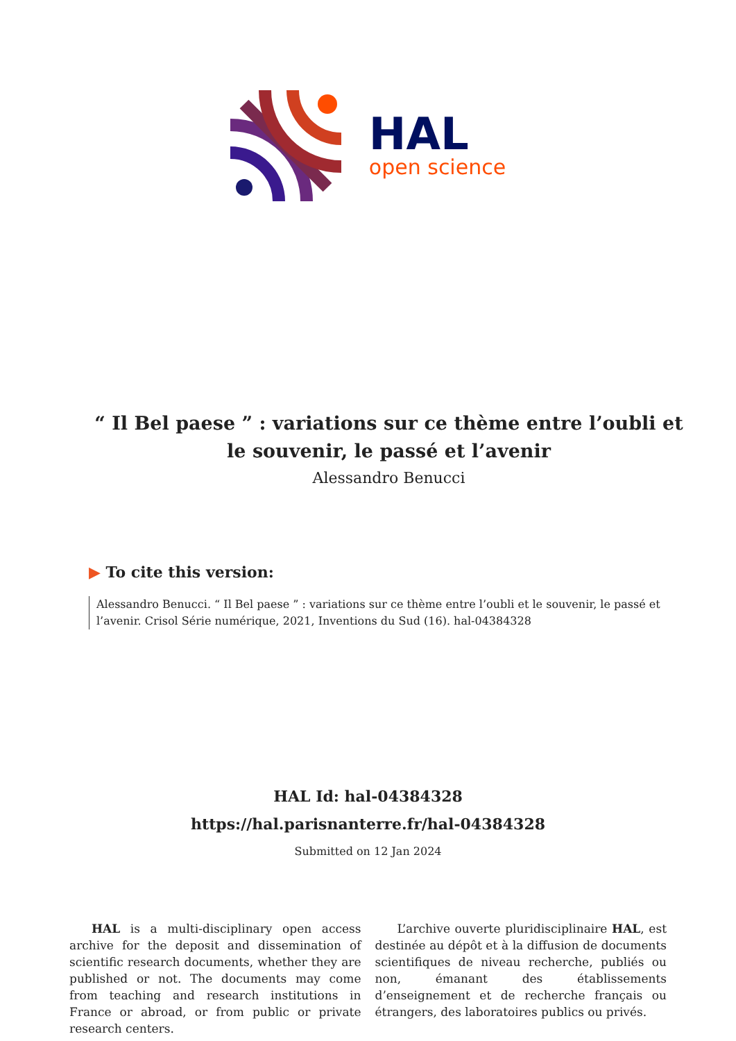HAL
open science
“ Il Bel paese ” : variations sur ce thème entre l’oubli et le souvenir, le passé et l’avenir
Alessandro Benucci
▶ To cite this version:
Alessandro Benucci. “ Il Bel paese ” : variations sur ce thème entre l’oubli et le souvenir, le passé et l’avenir. Crisol Série numérique, 2021, Inventions du Sud (16). hal-04384328
HAL Id: hal-04384328
https://hal.parisnanterre.fr/hal-04384328
Submitted on 12 Jan 2024
HAL is a multi-disciplinary open access archive for the deposit and dissemination of scientific research documents, whether they are published or not. The documents may come from teaching and research institutions in France or abroad, or from public or private research centers.
L’archive ouverte pluridisciplinaire HAL, est destinée au dépôt et à la diffusion de documents scientifiques de niveau recherche, publiés ou non, émanant des établissements d’enseignement et de recherche français ou étrangers, des laboratoires publics ou privés.